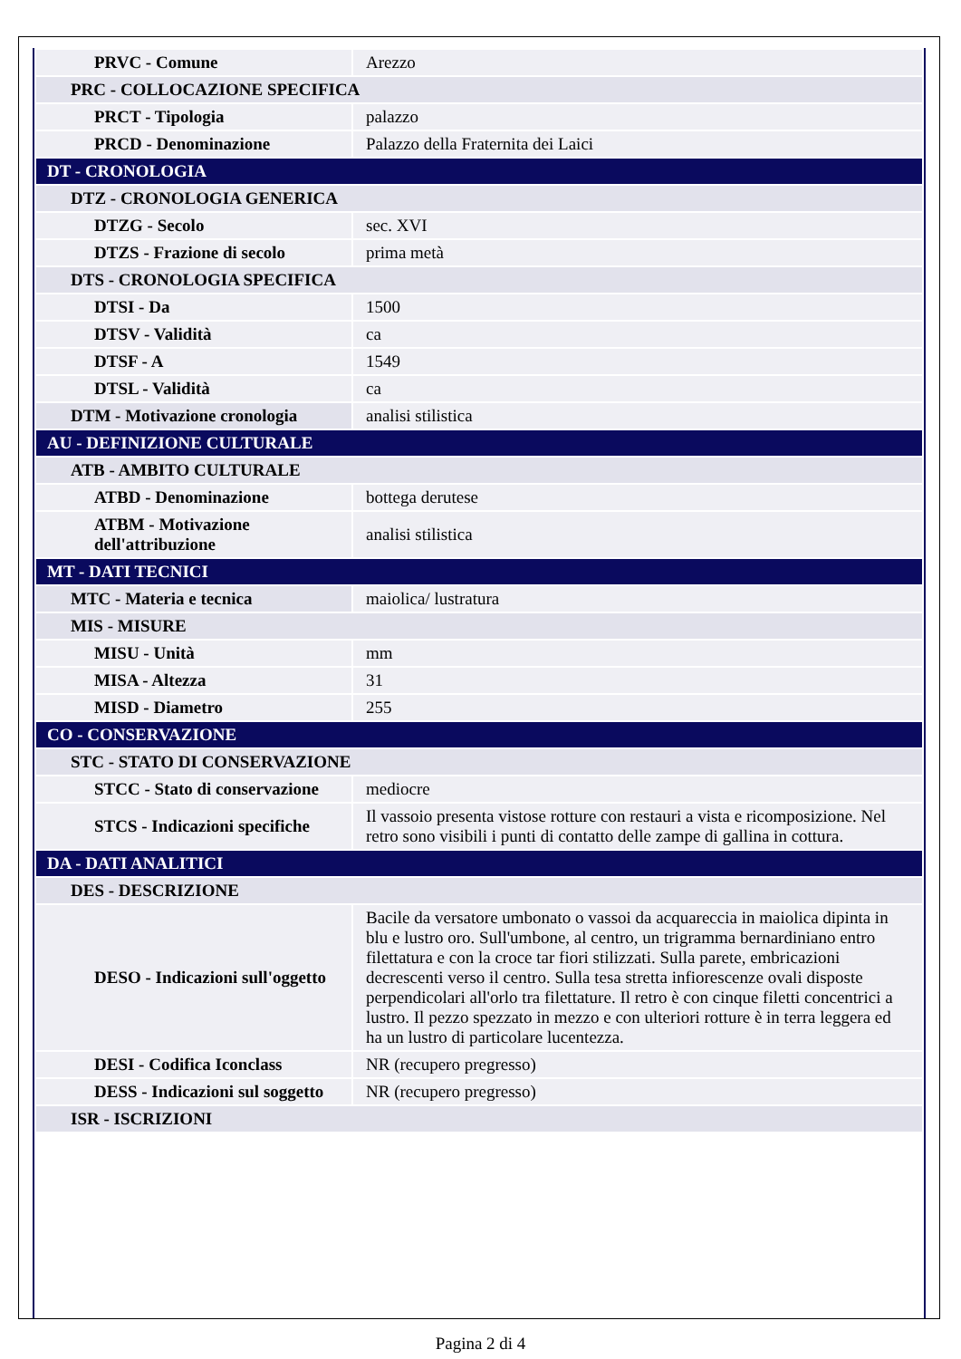| PRVC - Comune | Arezzo |
| PRC - COLLOCAZIONE SPECIFICA | |
| PRCT - Tipologia | palazzo |
| PRCD - Denominazione | Palazzo della Fraternita dei Laici |
| DT - CRONOLOGIA | |
| DTZ - CRONOLOGIA GENERICA | |
| DTZG - Secolo | sec. XVI |
| DTZS - Frazione di secolo | prima metà |
| DTS - CRONOLOGIA SPECIFICA | |
| DTSI - Da | 1500 |
| DTSV - Validità | ca |
| DTSF - A | 1549 |
| DTSL - Validità | ca |
| DTM - Motivazione cronologia | analisi stilistica |
| AU - DEFINIZIONE CULTURALE | |
| ATB - AMBITO CULTURALE | |
| ATBD - Denominazione | bottega derutese |
| ATBM - Motivazione dell'attribuzione | analisi stilistica |
| MT - DATI TECNICI | |
| MTC - Materia e tecnica | maiolica/ lustratura |
| MIS - MISURE | |
| MISU - Unità | mm |
| MISA - Altezza | 31 |
| MISD - Diametro | 255 |
| CO - CONSERVAZIONE | |
| STC - STATO DI CONSERVAZIONE | |
| STCC - Stato di conservazione | mediocre |
| STCS - Indicazioni specifiche | Il vassoio presenta vistose rotture con restauri a vista e ricomposizione. Nel retro sono visibili i punti di contatto delle zampe di gallina in cottura. |
| DA - DATI ANALITICI | |
| DES - DESCRIZIONE | |
| DESO - Indicazioni sull'oggetto | Bacile da versatore umbonato o vassoi da acquareccia in maiolica dipinta in blu e lustro oro. Sull'umbone, al centro, un trigramma bernardiniano entro filettatura e con la croce tar fiori stilizzati. Sulla parete, embricazioni decrescenti verso il centro. Sulla tesa stretta infiorescenze ovali disposte perpendicolari all'orlo tra filettature. Il retro è con cinque filetti concentrici a lustro. Il pezzo spezzato in mezzo e con ulteriori rotture è in terra leggera ed ha un lustro di particolare lucentezza. |
| DESI - Codifica Iconclass | NR (recupero pregresso) |
| DESS - Indicazioni sul soggetto | NR (recupero pregresso) |
| ISR - ISCRIZIONI | |
Pagina 2 di 4